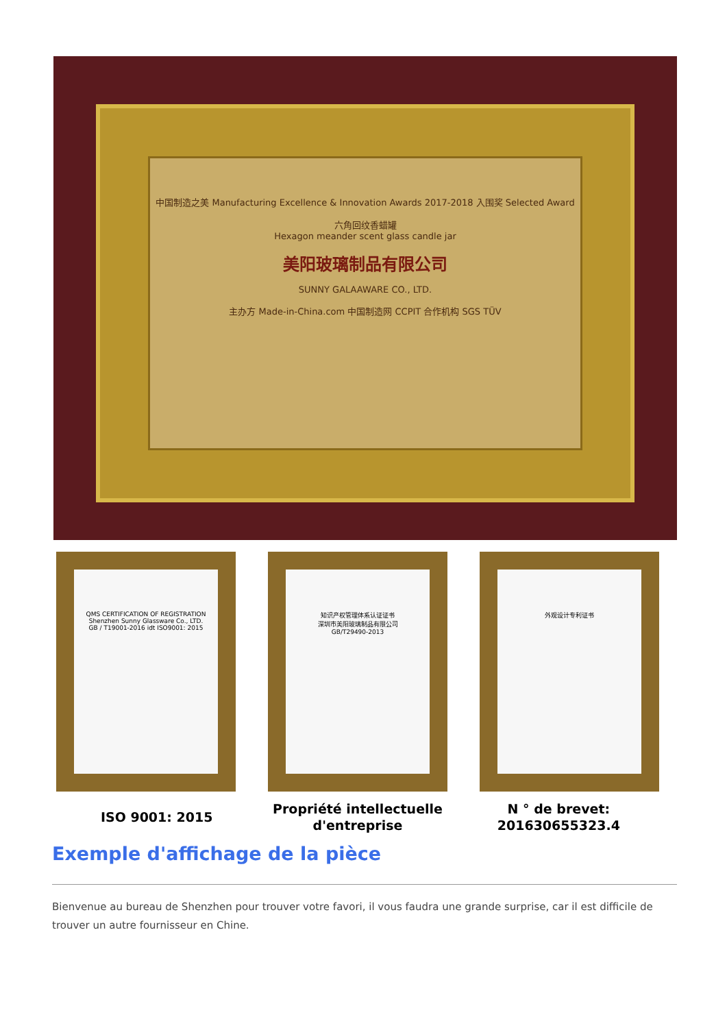中国制造之美 Manufacturing Excellence & Innovation Awards 2017-2018 入围奖 Selected Award
六角回纹香蜡罐
Hexagon meander scent glass candle jar
美阳玻璃制品有限公司
SUNNY GALAAWARE CO., LTD.
主办方 Made-in-China.com 中国制造网 CCPIT 合作机构 SGS TÜV
QMS CERTIFICATION OF REGISTRATION
Shenzhen Sunny Glassware Co., LTD.
GB / T19001-2016 idt ISO9001: 2015
知识产权管理体系认证证书
深圳市美阳玻璃制品有限公司
GB/T29490-2013
外观设计专利证书
ISO 9001: 2015
Propriété intellectuelle d'entreprise
N ° de brevet: 201630655323.4
Exemple d'affichage de la pièce
Bienvenue au bureau de Shenzhen pour trouver votre favori, il vous faudra une grande surprise, car il est difficile de trouver un autre fournisseur en Chine.